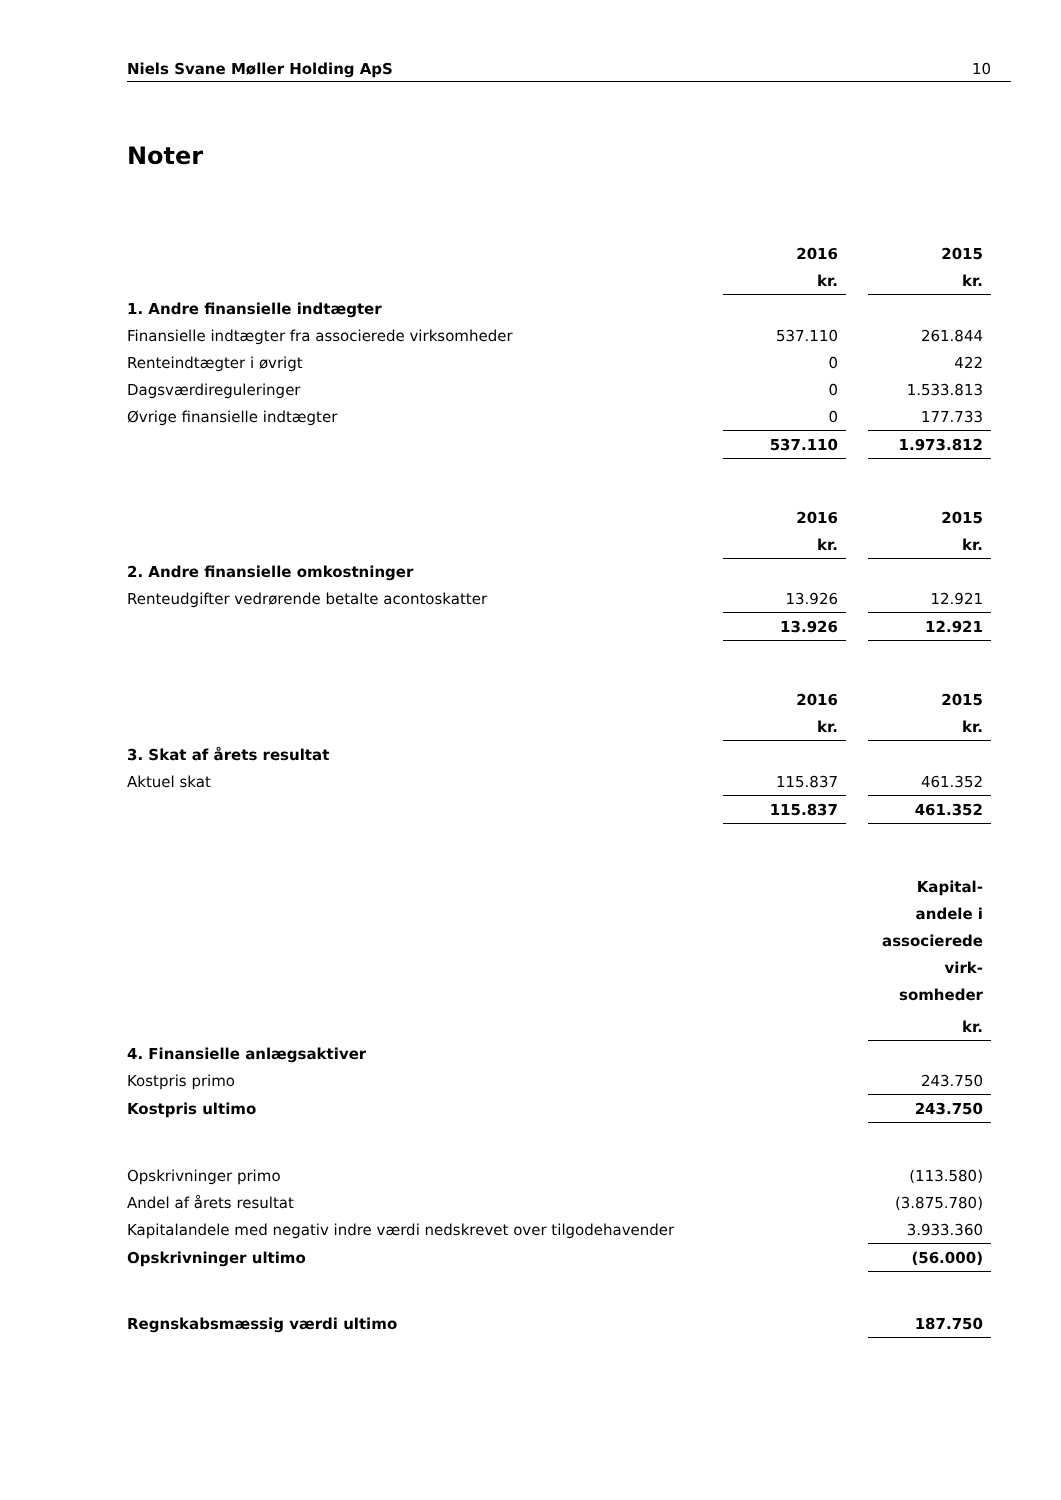Niels Svane Møller Holding ApS 10
Noter
| | 2016 | | 2015 |
| | kr. | | kr. |
| 1. Andre finansielle indtægter | | | |
| Finansielle indtægter fra associerede virksomheder | 537.110 | | 261.844 |
| Renteindtægter i øvrigt | 0 | | 422 |
| Dagsværdireguleringer | 0 | | 1.533.813 |
| Øvrige finansielle indtægter | 0 | | 177.733 |
| | 537.110 | | 1.973.812 |
| | 2016 | | 2015 |
| | kr. | | kr. |
| 2. Andre finansielle omkostninger | | | |
| Renteudgifter vedrørende betalte acontoskatter | 13.926 | | 12.921 |
| | 13.926 | | 12.921 |
| | 2016 | | 2015 |
| | kr. | | kr. |
| 3. Skat af årets resultat | | | |
| Aktuel skat | 115.837 | | 461.352 |
| | 115.837 | | 461.352 |
| | Kapital- andele i associerede virk- somheder |
| | kr. |
| 4. Finansielle anlægsaktiver | |
| Kostpris primo | 243.750 |
| Kostpris ultimo | 243.750 |
| Opskrivninger primo | (113.580) |
| Andel af årets resultat | (3.875.780) |
| Kapitalandele med negativ indre værdi nedskrevet over tilgodehavender | 3.933.360 |
| Opskrivninger ultimo | (56.000) |
| Regnskabsmæssig værdi ultimo | 187.750 |